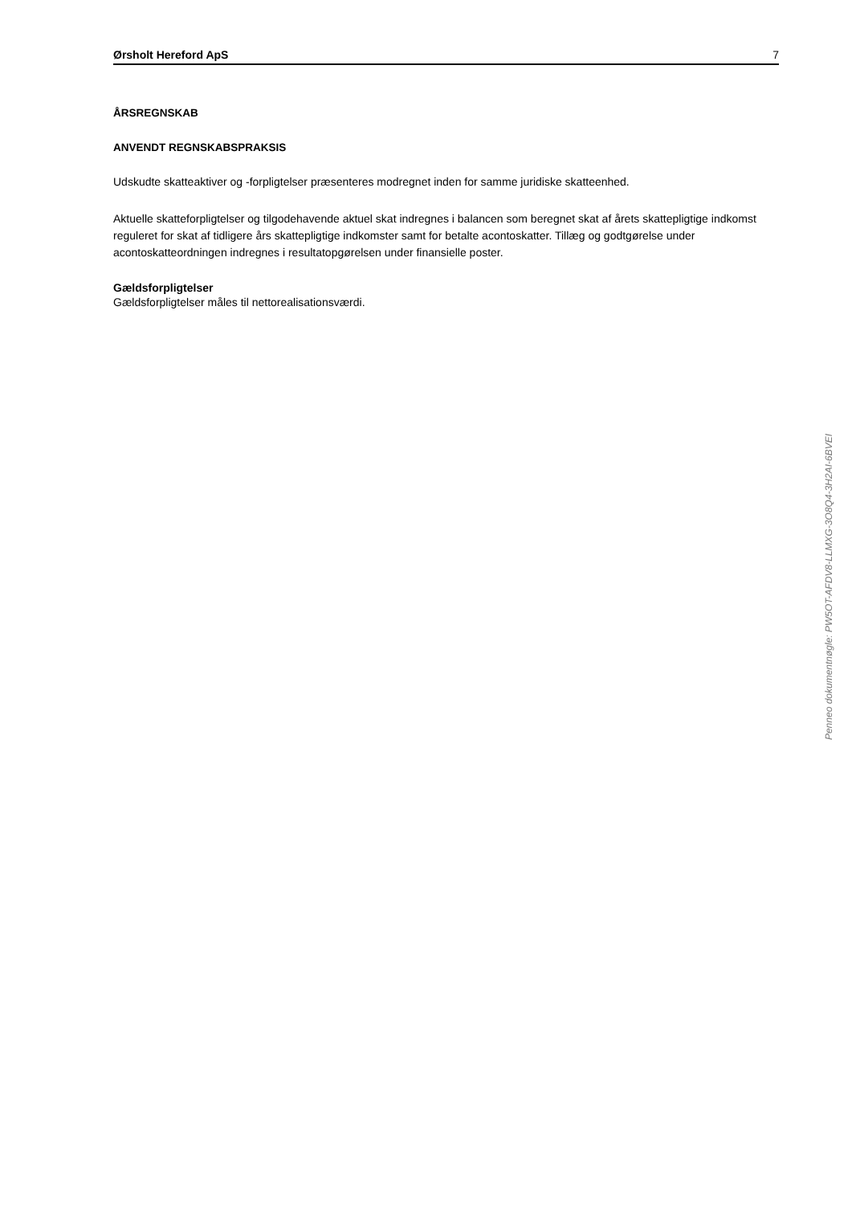Ørsholt Hereford ApS 7
ÅRSREGNSKAB
ANVENDT REGNSKABSPRAKSIS
Udskudte skatteaktiver og -forpligtelser præsenteres modregnet inden for samme juridiske skatteenhed.
Aktuelle skatteforpligtelser og tilgodehavende aktuel skat indregnes i balancen som beregnet skat af årets skattepligtige indkomst reguleret for skat af tidligere års skattepligtige indkomster samt for betalte acontoskatter. Tillæg og godtgørelse under acontoskatteordningen indregnes i resultatopgørelsen under finansielle poster.
Gældsforpligtelser
Gældsforpligtelser måles til nettorealisationsværdi.
Penneo dokumentnøgle: PW5OT-AFDV8-LLMXG-3O8Q4-3H2AI-6BVEI